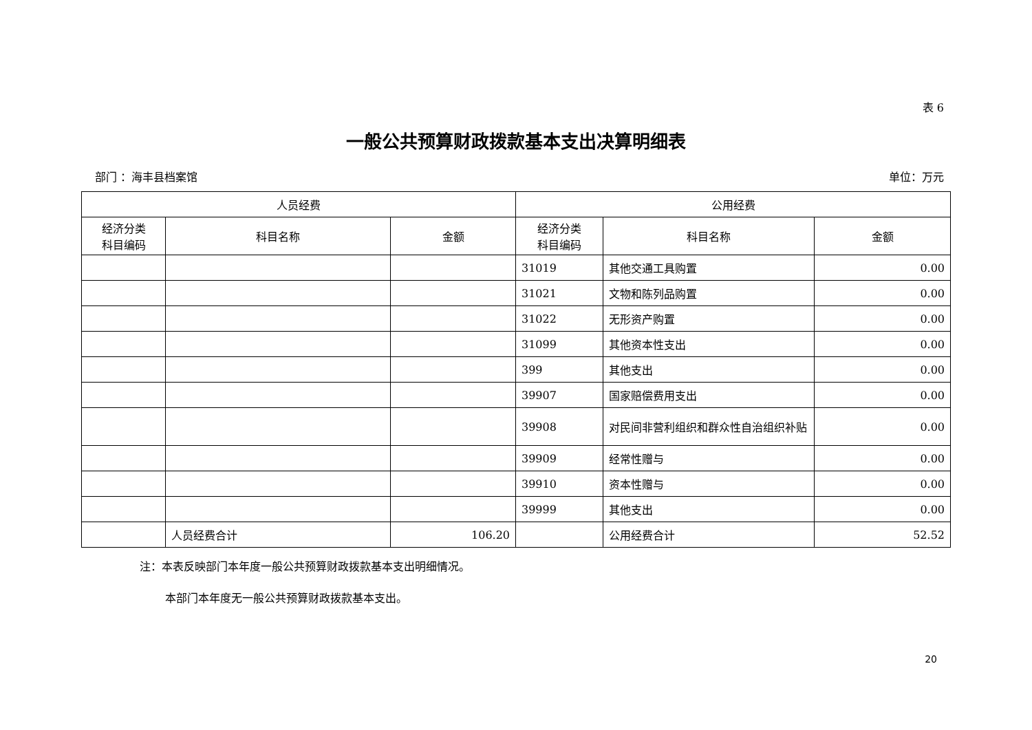表 6
一般公共预算财政拨款基本支出决算明细表
部门 ：海丰县档案馆 单位：万元
| 人员经费 | | | 公用经费 | | |
| --- | --- | --- | --- | --- | --- |
| 经济分类 科目编码 | 科目名称 | 金额 | 经济分类 科目编码 | 科目名称 | 金额 |
| | | | 31019 | 其他交通工具购置 | 0.00 |
| | | | 31021 | 文物和陈列品购置 | 0.00 |
| | | | 31022 | 无形资产购置 | 0.00 |
| | | | 31099 | 其他资本性支出 | 0.00 |
| | | | 399 | 其他支出 | 0.00 |
| | | | 39907 | 国家赔偿费用支出 | 0.00 |
| | | | 39908 | 对民间非营利组织和群众性自治组织补贴 | 0.00 |
| | | | 39909 | 经常性赠与 | 0.00 |
| | | | 39910 | 资本性赠与 | 0.00 |
| | | | 39999 | 其他支出 | 0.00 |
| | 人员经费合计 | 106.20 | | 公用经费合计 | 52.52 |
注：本表反映部门本年度一般公共预算财政拨款基本支出明细情况。
本部门本年度无一般公共预算财政拨款基本支出。
20